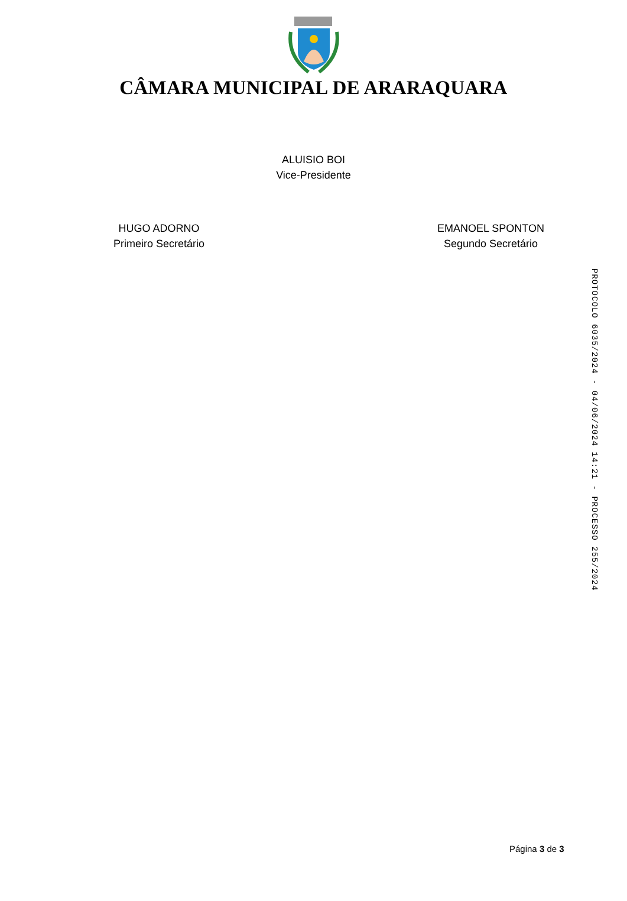CÂMARA MUNICIPAL DE ARARAQUARA
ALUISIO BOI
Vice-Presidente
HUGO ADORNO
Primeiro Secretário
EMANOEL SPONTON
Segundo Secretário
PROTOCOLO 6035/2024 - 04/06/2024 14:21 - PROCESSO 255/2024
Página 3 de 3